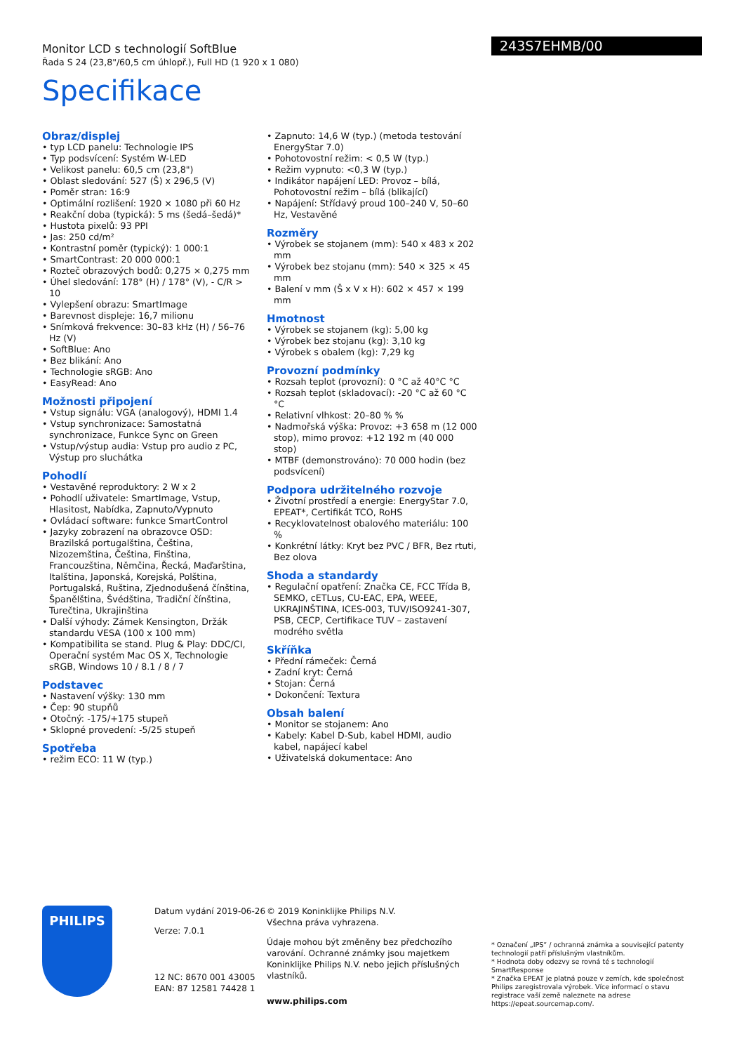243S7EHMB/00
Monitor LCD s technologií SoftBlue
Řada S 24 (23,8"/60,5 cm úhlopř.), Full HD (1 920 x 1 080)
Specifikace
Obraz/displej
• typ LCD panelu: Technologie IPS
• Typ podsvícení: Systém W-LED
• Velikost panelu: 60,5 cm (23,8")
• Oblast sledování: 527 (Š) x 296,5 (V)
• Poměr stran: 16:9
• Optimální rozlišení: 1920 × 1080 při 60 Hz
• Reakční doba (typická): 5 ms (šedá–šedá)*
• Hustota pixelů: 93 PPI
• Jas: 250 cd/m²
• Kontrastní poměr (typický): 1 000:1
• SmartContrast: 20 000 000:1
• Rozteč obrazových bodů: 0,275 × 0,275 mm
• Úhel sledování: 178° (H) / 178° (V), - C/R > 10
• Vylepšení obrazu: SmartImage
• Barevnost displeje: 16,7 milionu
• Snímková frekvence: 30–83 kHz (H) / 56–76 Hz (V)
• SoftBlue: Ano
• Bez blikání: Ano
• Technologie sRGB: Ano
• EasyRead: Ano
Možnosti připojení
• Vstup signálu: VGA (analogový), HDMI 1.4
• Vstup synchronizace: Samostatná synchronizace, Funkce Sync on Green
• Vstup/výstup audia: Vstup pro audio z PC, Výstup pro sluchátka
Pohodlí
• Vestavěné reproduktory: 2 W x 2
• Pohodlí uživatele: SmartImage, Vstup, Hlasitost, Nabídka, Zapnuto/Vypnuto
• Ovládací software: funkce SmartControl
• Jazyky zobrazení na obrazovce OSD: Brazilská portugalština, Čeština, Nizozemština, Čeština, Finština, Francouzština, Němčina, Řecká, Maďarština, Italština, Japonská, Korejská, Polština, Portugalská, Ruština, Zjednodušená čínština, Španělština, Švédština, Tradiční čínština, Turečtina, Ukrajinština
• Další výhody: Zámek Kensington, Držák standardu VESA (100 x 100 mm)
• Kompatibilita se stand. Plug & Play: DDC/CI, Operační systém Mac OS X, Technologie sRGB, Windows 10 / 8.1 / 8 / 7
Podstavec
• Nastavení výšky: 130 mm
• Čep: 90 stupňů
• Otočný: -175/+175 stupeň
• Sklopné provedení: -5/25 stupeň
Spotřeba
• režim ECO: 11 W (typ.)
• Zapnuto: 14,6 W (typ.) (metoda testování EnergyStar 7.0)
• Pohotovostní režim: < 0,5 W (typ.)
• Režim vypnuto: <0,3 W (typ.)
• Indikátor napájení LED: Provoz – bílá, Pohotovostní režim – bílá (blikající)
• Napájení: Střídavý proud 100–240 V, 50–60 Hz, Vestavěné
Rozměry
• Výrobek se stojanem (mm): 540 x 483 x 202 mm
• Výrobek bez stojanu (mm): 540 × 325 × 45 mm
• Balení v mm (Š x V x H): 602 × 457 × 199 mm
Hmotnost
• Výrobek se stojanem (kg): 5,00 kg
• Výrobek bez stojanu (kg): 3,10 kg
• Výrobek s obalem (kg): 7,29 kg
Provozní podmínky
• Rozsah teplot (provozní): 0 °C až 40°C °C
• Rozsah teplot (skladovací): -20 °C až 60 °C °C
• Relativní vlhkost: 20–80 % %
• Nadmořská výška: Provoz: +3 658 m (12 000 stop), mimo provoz: +12 192 m (40 000 stop)
• MTBF (demonstrováno): 70 000 hodin (bez podsvícení)
Podpora udržitelného rozvoje
• Životní prostředí a energie: EnergyStar 7.0, EPEAT*, Certifikát TCO, RoHS
• Recyklovatelnost obalového materiálu: 100 %
• Konkrétní látky: Kryt bez PVC / BFR, Bez rtuti, Bez olova
Shoda a standardy
• Regulační opatření: Značka CE, FCC Třída B, SEMKO, cETLus, CU-EAC, EPA, WEEE, UKRAJINŠTINA, ICES-003, TUV/ISO9241-307, PSB, CECP, Certifikace TUV – zastavení modrého světla
Skříňka
• Přední rámeček: Černá
• Zadní kryt: Černá
• Stojan: Černá
• Dokončení: Textura
Obsah balení
• Monitor se stojanem: Ano
• Kabely: Kabel D-Sub, kabel HDMI, audio kabel, napájecí kabel
• Uživatelská dokumentace: Ano
PHILIPS
Datum vydání 2019-06-26
Verze: 7.0.1
12 NC: 8670 001 43005
EAN: 87 12581 74428 1
© 2019 Koninklijke Philips N.V.
Všechna práva vyhrazena.
Údaje mohou být změněny bez předchozího varování. Ochranné známky jsou majetkem Koninklijke Philips N.V. nebo jejich příslušných vlastníků.
www.philips.com
* Označení „IPS“ / ochranná známka a související patenty technologií patří příslušným vlastníkům.
* Hodnota doby odezvy se rovná té s technologií SmartResponse
* Značka EPEAT je platná pouze v zemích, kde společnost Philips zaregistrovala výrobek. Více informací o stavu registrace vaší země naleznete na adrese https://epeat.sourcemap.com/.